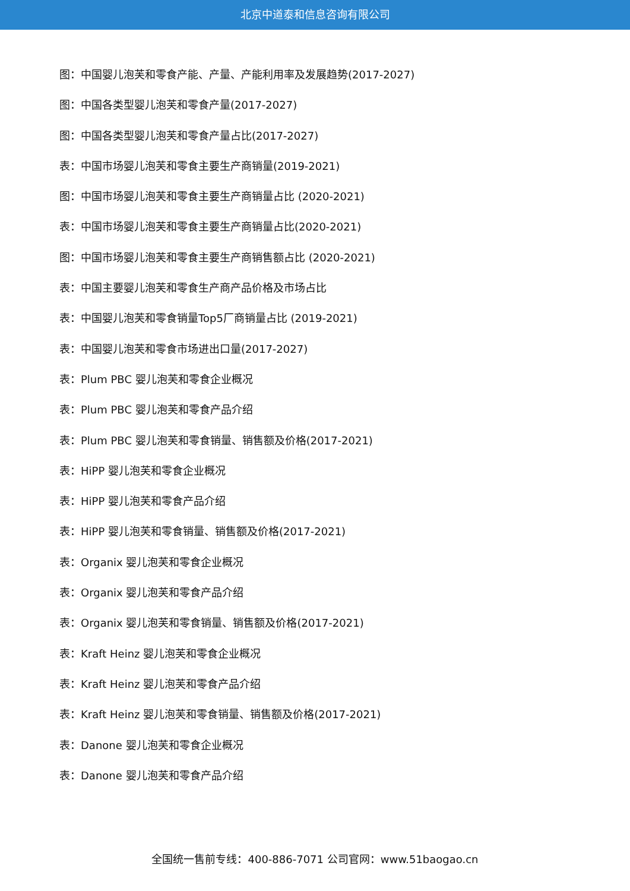北京中道泰和信息咨询有限公司
图：中国婴儿泡芙和零食产能、产量、产能利用率及发展趋势(2017-2027)
图：中国各类型婴儿泡芙和零食产量(2017-2027)
图：中国各类型婴儿泡芙和零食产量占比(2017-2027)
表：中国市场婴儿泡芙和零食主要生产商销量(2019-2021)
图：中国市场婴儿泡芙和零食主要生产商销量占比 (2020-2021)
表：中国市场婴儿泡芙和零食主要生产商销量占比(2020-2021)
图：中国市场婴儿泡芙和零食主要生产商销售额占比 (2020-2021)
表：中国主要婴儿泡芙和零食生产商产品价格及市场占比
表：中国婴儿泡芙和零食销量Top5厂商销量占比 (2019-2021)
表：中国婴儿泡芙和零食市场进出口量(2017-2027)
表：Plum PBC 婴儿泡芙和零食企业概况
表：Plum PBC 婴儿泡芙和零食产品介绍
表：Plum PBC 婴儿泡芙和零食销量、销售额及价格(2017-2021)
表：HiPP 婴儿泡芙和零食企业概况
表：HiPP 婴儿泡芙和零食产品介绍
表：HiPP 婴儿泡芙和零食销量、销售额及价格(2017-2021)
表：Organix 婴儿泡芙和零食企业概况
表：Organix 婴儿泡芙和零食产品介绍
表：Organix 婴儿泡芙和零食销量、销售额及价格(2017-2021)
表：Kraft Heinz 婴儿泡芙和零食企业概况
表：Kraft Heinz 婴儿泡芙和零食产品介绍
表：Kraft Heinz 婴儿泡芙和零食销量、销售额及价格(2017-2021)
表：Danone 婴儿泡芙和零食企业概况
表：Danone 婴儿泡芙和零食产品介绍
全国统一售前专线：400-886-7071 公司官网：www.51baogao.cn